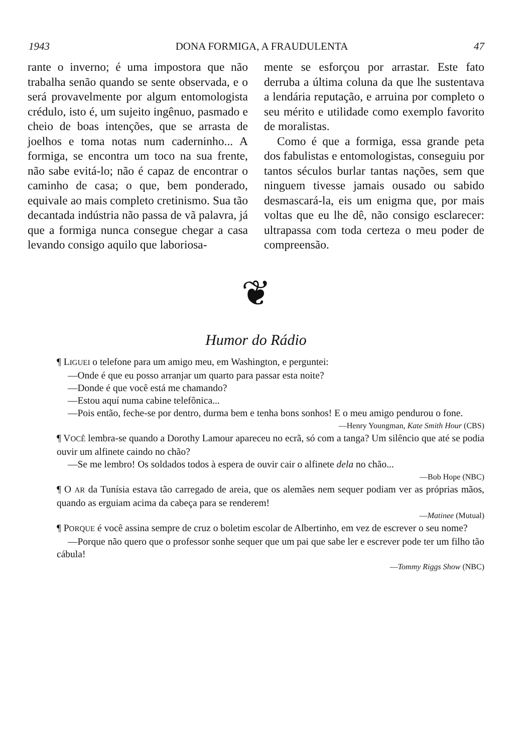1943 DONA FORMIGA, A FRAUDULENTA 47
rante o inverno; é uma impostora que não trabalha senão quando se sente observada, e o será provavelmente por algum entomologista crédulo, isto é, um sujeito ingênuo, pasmado e cheio de boas intenções, que se arrasta de joelhos e toma notas num caderninho... A formiga, se encontra um toco na sua frente, não sabe evitá-lo; não é capaz de encontrar o caminho de casa; o que, bem ponderado, equivale ao mais completo cretinismo. Sua tão decantada indústria não passa de vã palavra, já que a formiga nunca consegue chegar a casa levando consigo aquilo que laboriosa-
mente se esforçou por arrastar. Este fato derruba a última coluna da que lhe sustentava a lendária reputação, e arruina por completo o seu mérito e utilidade como exemplo favorito de moralistas.
Como é que a formiga, essa grande peta dos fabulistas e entomologistas, conseguiu por tantos séculos burlar tantas nações, sem que ninguem tivesse jamais ousado ou sabido desmascará-la, eis um enigma que, por mais voltas que eu lhe dê, não consigo esclarecer: ultrapassa com toda certeza o meu poder de compreensão.
❦
Humor do Rádio
¶ LIGUEI o telefone para um amigo meu, em Washington, e perguntei:
—Onde é que eu posso arranjar um quarto para passar esta noite?
—Donde é que você está me chamando?
—Estou aquí numa cabine telefônica...
—Pois então, feche-se por dentro, durma bem e tenha bons sonhos! E o meu amigo pendurou o fone.
—Henry Youngman, Kate Smith Hour (CBS)
¶ VOCÊ lembra-se quando a Dorothy Lamour apareceu no ecrã, só com a tanga? Um silêncio que até se podia ouvir um alfinete caindo no chão?
—Se me lembro! Os soldados todos à espera de ouvir cair o alfinete dela no chão...
—Bob Hope (NBC)
¶ O AR da Tunísia estava tão carregado de areia, que os alemães nem sequer podiam ver as próprias mãos, quando as erguiam acima da cabeça para se renderem!
—Matinee (Mutual)
¶ PORQUE é você assina sempre de cruz o boletim escolar de Albertinho, em vez de escrever o seu nome?
—Porque não quero que o professor sonhe sequer que um pai que sabe ler e escrever pode ter um filho tão cábula!
—Tommy Riggs Show (NBC)